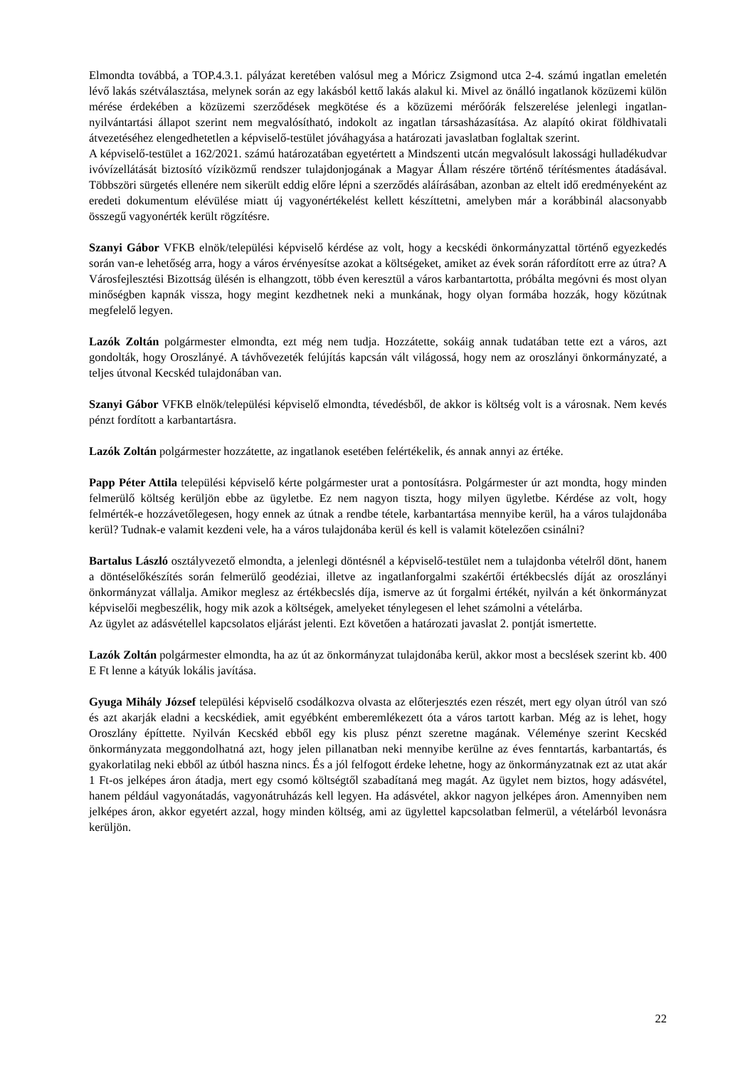Elmondta továbbá, a TOP.4.3.1. pályázat keretében valósul meg a Móricz Zsigmond utca 2-4. számú ingatlan emeletén lévő lakás szétválasztása, melynek során az egy lakásból kettő lakás alakul ki. Mivel az önálló ingatlanok közüzemi külön mérése érdekében a közüzemi szerződések megkötése és a közüzemi mérőórák felszerelése jelenlegi ingatlan-nyilvántartási állapot szerint nem megvalósítható, indokolt az ingatlan társasházasítása. Az alapító okirat földhivatali átvezetéséhez elengedhetetlen a képviselő-testület jóváhagyása a határozati javaslatban foglaltak szerint.
A képviselő-testület a 162/2021. számú határozatában egyetértett a Mindszenti utcán megvalósult lakossági hulladékudvar ivóvízellátását biztosító víziközmű rendszer tulajdonjogának a Magyar Állam részére történő térítésmentes átadásával. Többszöri sürgetés ellenére nem sikerült eddig előre lépni a szerződés aláírásában, azonban az eltelt idő eredményeként az eredeti dokumentum elévülése miatt új vagyonértékelést kellett készíttetni, amelyben már a korábbinál alacsonyabb összegű vagyonérték került rögzítésre.
Szanyi Gábor VFKB elnök/települési képviselő kérdése az volt, hogy a kecskédi önkormányzattal történő egyezkedés során van-e lehetőség arra, hogy a város érvényesítse azokat a költségeket, amiket az évek során ráfordított erre az útra? A Városfejlesztési Bizottság ülésén is elhangzott, több éven keresztül a város karbantartotta, próbálta megóvni és most olyan minőségben kapnák vissza, hogy megint kezdhetnek neki a munkának, hogy olyan formába hozzák, hogy közútnak megfelelő legyen.
Lazók Zoltán polgármester elmondta, ezt még nem tudja. Hozzátette, sokáig annak tudatában tette ezt a város, azt gondolták, hogy Oroszlányé. A távhővezeték felújítás kapcsán vált világossá, hogy nem az oroszlányi önkormányzaté, a teljes útvonal Kecskéd tulajdonában van.
Szanyi Gábor VFKB elnök/települési képviselő elmondta, tévedésből, de akkor is költség volt is a városnak. Nem kevés pénzt fordított a karbantartásra.
Lazók Zoltán polgármester hozzátette, az ingatlanok esetében felértékelik, és annak annyi az értéke.
Papp Péter Attila települési képviselő kérte polgármester urat a pontosításra. Polgármester úr azt mondta, hogy minden felmerülő költség kerüljön ebbe az ügyletbe. Ez nem nagyon tiszta, hogy milyen ügyletbe. Kérdése az volt, hogy felmérték-e hozzávetőlegesen, hogy ennek az útnak a rendbe tétele, karbantartása mennyibe kerül, ha a város tulajdonába kerül? Tudnak-e valamit kezdeni vele, ha a város tulajdonába kerül és kell is valamit kötelezően csinálni?
Bartalus László osztályvezető elmondta, a jelenlegi döntésnél a képviselő-testület nem a tulajdonba vételről dönt, hanem a döntéselőkészítés során felmerülő geodéziai, illetve az ingatlanforgalmi szakértői értékbecslés díját az oroszlányi önkormányzat vállalja. Amikor meglesz az értékbecslés díja, ismerve az út forgalmi értékét, nyilván a két önkormányzat képviselői megbeszélik, hogy mik azok a költségek, amelyeket ténylegesen el lehet számolni a vételárba.
Az ügylet az adásvétellel kapcsolatos eljárást jelenti. Ezt követően a határozati javaslat 2. pontját ismertette.
Lazók Zoltán polgármester elmondta, ha az út az önkormányzat tulajdonába kerül, akkor most a becslések szerint kb. 400 E Ft lenne a kátyúk lokális javítása.
Gyuga Mihály József települési képviselő csodálkozva olvasta az előterjesztés ezen részét, mert egy olyan útról van szó és azt akarják eladni a kecskédiek, amit egyébként emberemlékezett óta a város tartott karban. Még az is lehet, hogy Oroszlány építtette. Nyilván Kecskéd ebből egy kis plusz pénzt szeretne magának. Véleménye szerint Kecskéd önkormányzata meggondolhatná azt, hogy jelen pillanatban neki mennyibe kerülne az éves fenntartás, karbantartás, és gyakorlatilag neki ebből az útból haszna nincs. És a jól felfogott érdeke lehetne, hogy az önkormányzatnak ezt az utat akár 1 Ft-os jelképes áron átadja, mert egy csomó költségtől szabadítaná meg magát. Az ügylet nem biztos, hogy adásvétel, hanem például vagyonátadás, vagyonátruházás kell legyen. Ha adásvétel, akkor nagyon jelképes áron. Amennyiben nem jelképes áron, akkor egyetért azzal, hogy minden költség, ami az ügylettel kapcsolatban felmerül, a vételárból levonásra kerüljön.
22